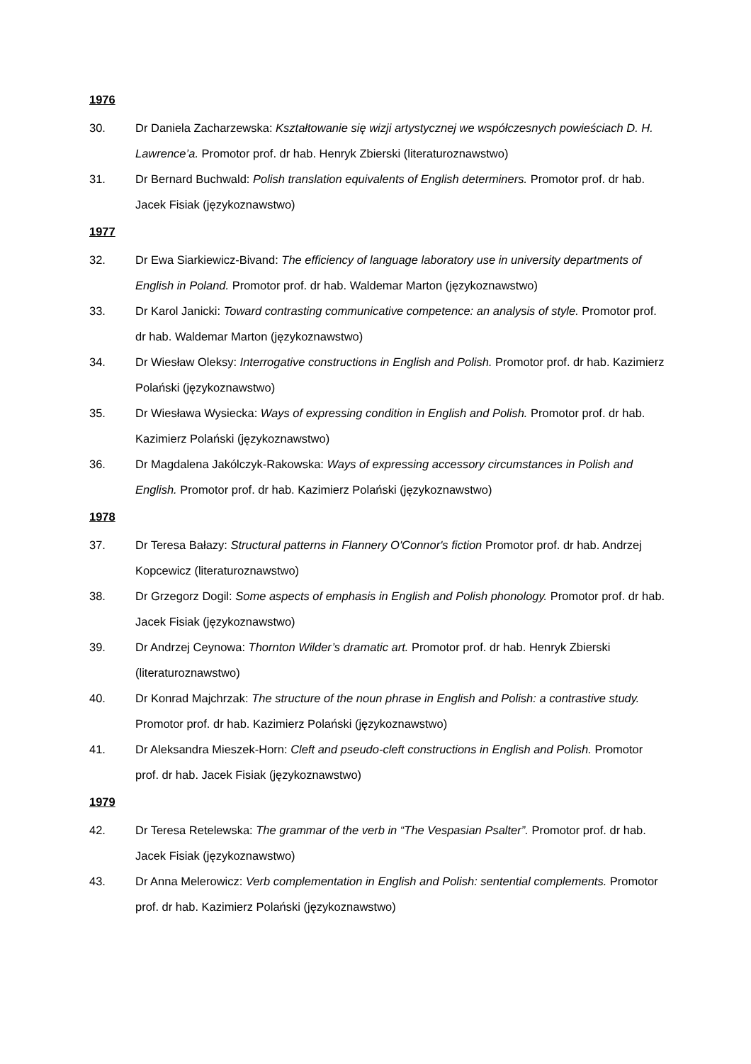1976
30. Dr Daniela Zacharzewska: Kształtowanie się wizji artystycznej we współczesnych powieściach D. H. Lawrence’a. Promotor prof. dr hab. Henryk Zbierski (literaturoznawstwo)
31. Dr Bernard Buchwald: Polish translation equivalents of English determiners. Promotor prof. dr hab. Jacek Fisiak (językoznawstwo)
1977
32. Dr Ewa Siarkiewicz-Bivand: The efficiency of language laboratory use in university departments of English in Poland. Promotor prof. dr hab. Waldemar Marton (językoznawstwo)
33. Dr Karol Janicki: Toward contrasting communicative competence: an analysis of style. Promotor prof. dr hab. Waldemar Marton (językoznawstwo)
34. Dr Wiesław Oleksy: Interrogative constructions in English and Polish. Promotor prof. dr hab. Kazimierz Polański (językoznawstwo)
35. Dr Wiesława Wysiecka: Ways of expressing condition in English and Polish. Promotor prof. dr hab. Kazimierz Polański (językoznawstwo)
36. Dr Magdalena Jakólczyk-Rakowska: Ways of expressing accessory circumstances in Polish and English. Promotor prof. dr hab. Kazimierz Polański (językoznawstwo)
1978
37. Dr Teresa Bałazy: Structural patterns in Flannery O'Connor's fiction Promotor prof. dr hab. Andrzej Kopcewicz (literaturoznawstwo)
38. Dr Grzegorz Dogil: Some aspects of emphasis in English and Polish phonology. Promotor prof. dr hab. Jacek Fisiak (językoznawstwo)
39. Dr Andrzej Ceynowa: Thornton Wilder’s dramatic art. Promotor prof. dr hab. Henryk Zbierski (literaturoznawstwo)
40. Dr Konrad Majchrzak: The structure of the noun phrase in English and Polish: a contrastive study. Promotor prof. dr hab. Kazimierz Polański (językoznawstwo)
41. Dr Aleksandra Mieszek-Horn: Cleft and pseudo-cleft constructions in English and Polish. Promotor prof. dr hab. Jacek Fisiak (językoznawstwo)
1979
42. Dr Teresa Retelewska: The grammar of the verb in “The Vespasian Psalter”. Promotor prof. dr hab. Jacek Fisiak (językoznawstwo)
43. Dr Anna Melerowicz: Verb complementation in English and Polish: sentential complements. Promotor prof. dr hab. Kazimierz Polański (językoznawstwo)